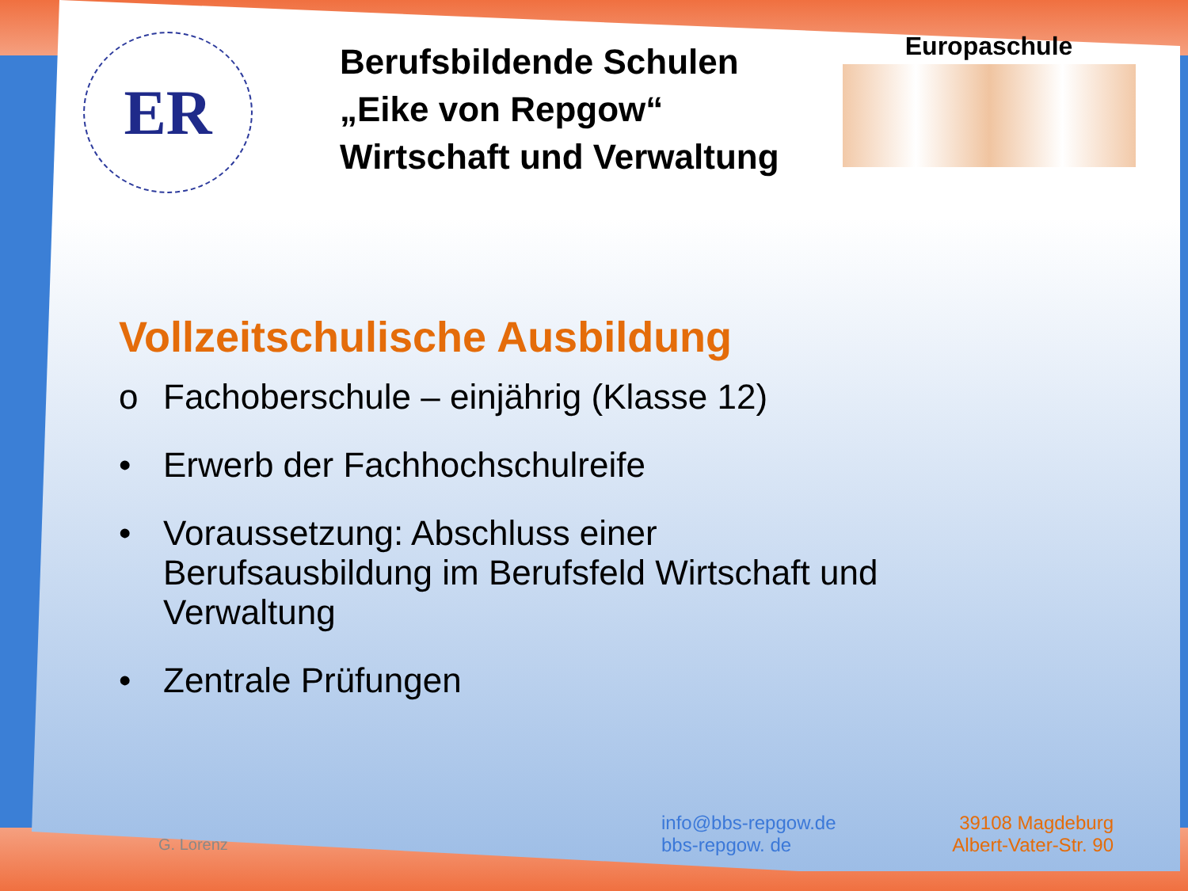ER
Berufsbildende Schulen
„Eike von Repgow“
Wirtschaft und Verwaltung
Europaschule
Vollzeitschulische Ausbildung
o Fachoberschule – einjährig (Klasse 12)
• Erwerb der Fachhochschulreife
• Voraussetzung: Abschluss einer Berufsausbildung im Berufsfeld Wirtschaft und Verwaltung
• Zentrale Prüfungen
G. Lorenz
info@bbs-repgow.de
bbs-repgow. de
39108 Magdeburg
Albert-Vater-Str. 90